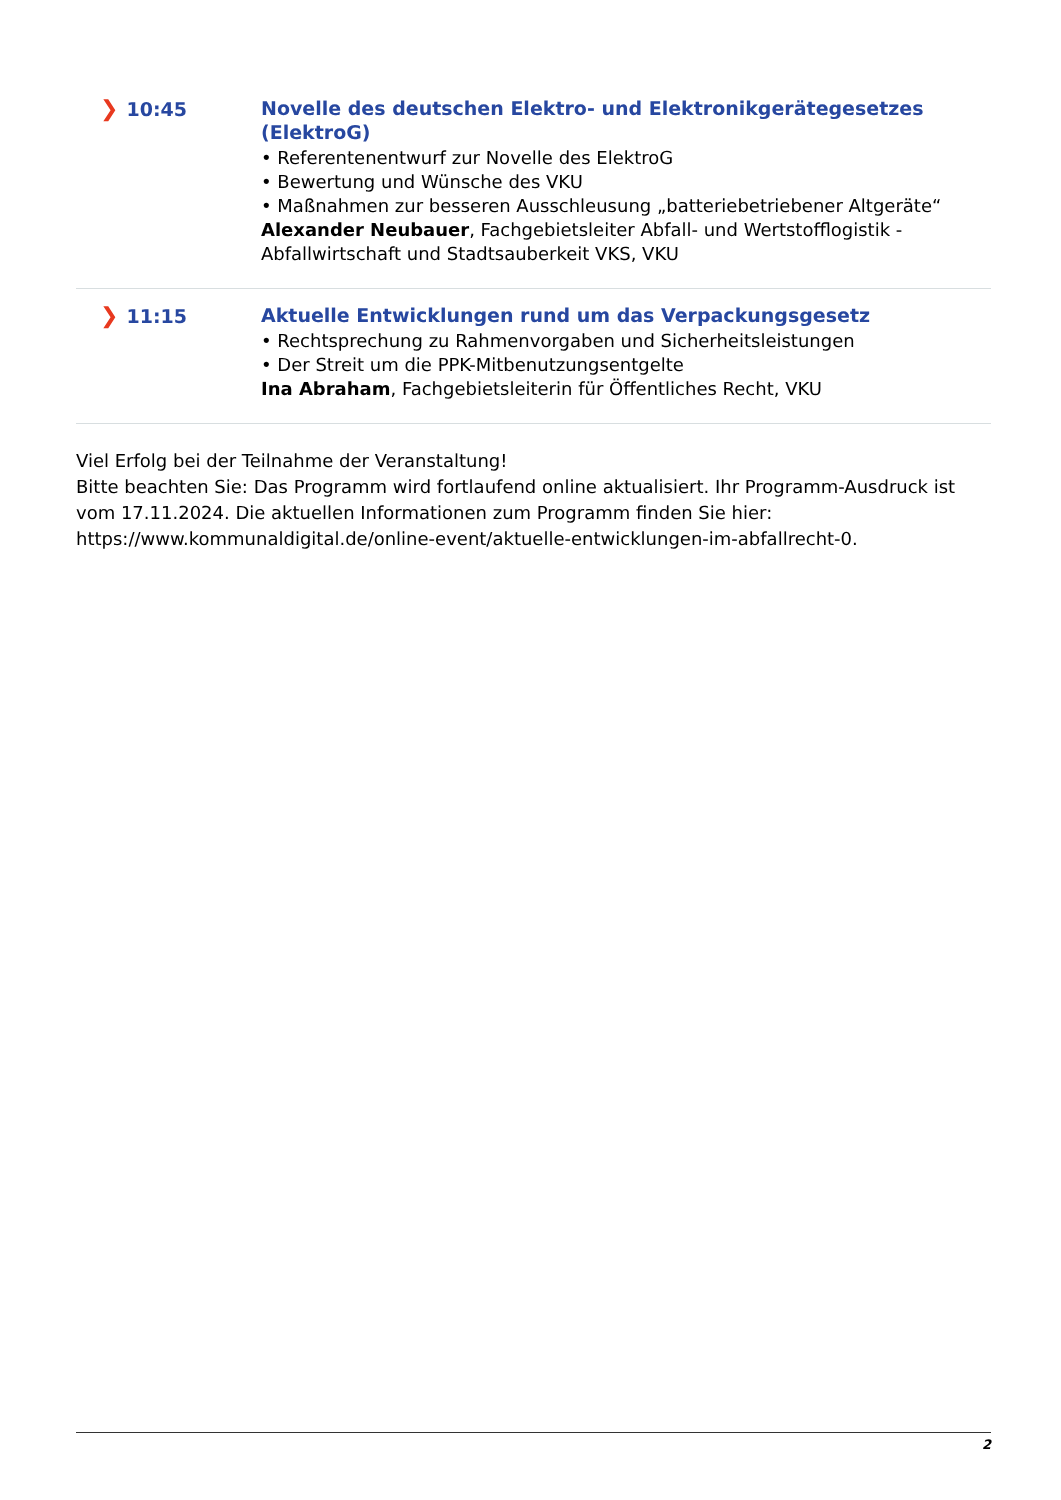❯ 10:45
Novelle des deutschen Elektro- und Elektronikgerätegesetzes (ElektroG)
• Referentenentwurf zur Novelle des ElektroG
• Bewertung und Wünsche des VKU
• Maßnahmen zur besseren Ausschleusung „batteriebetriebener Altgeräte“
Alexander Neubauer, Fachgebietsleiter Abfall- und Wertstofflogistik - Abfallwirtschaft und Stadtsauberkeit VKS, VKU
❯ 11:15
Aktuelle Entwicklungen rund um das Verpackungsgesetz
• Rechtsprechung zu Rahmenvorgaben und Sicherheitsleistungen
• Der Streit um die PPK-Mitbenutzungsentgelte
Ina Abraham, Fachgebietsleiterin für Öffentliches Recht, VKU
Viel Erfolg bei der Teilnahme der Veranstaltung!
Bitte beachten Sie: Das Programm wird fortlaufend online aktualisiert. Ihr Programm-Ausdruck ist vom 17.11.2024. Die aktuellen Informationen zum Programm finden Sie hier: https://www.kommunaldigital.de/online-event/aktuelle-entwicklungen-im-abfallrecht-0.
2